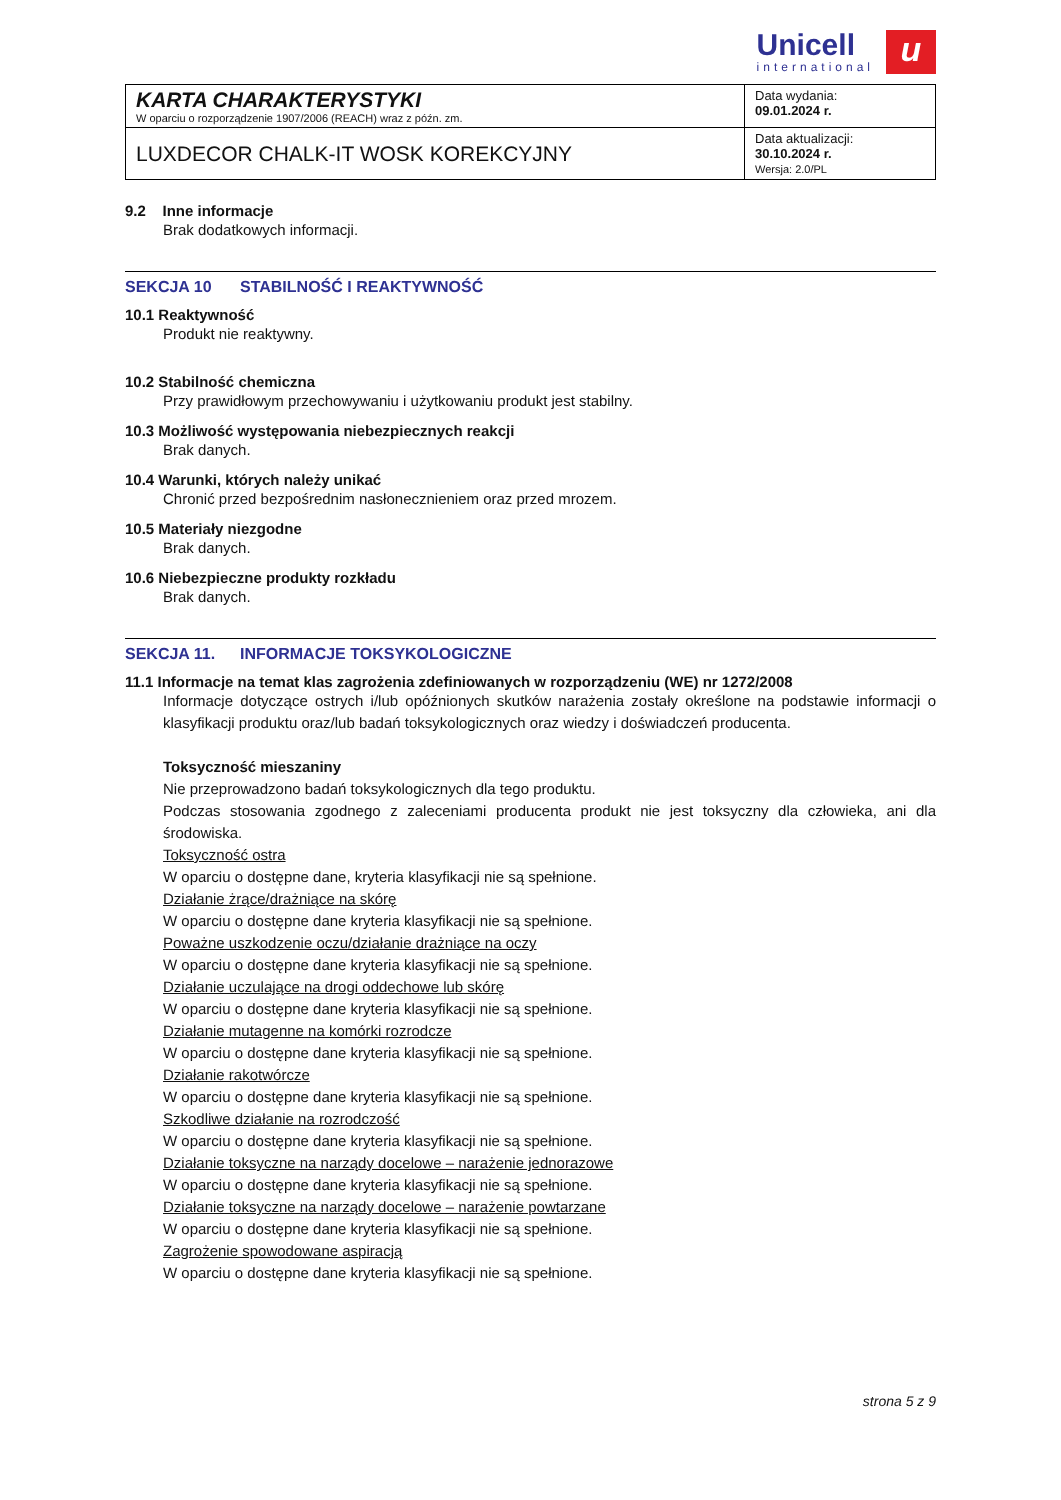Unicell international
u
| KARTA CHARAKTERYSTYKI W oparciu o rozporządzenie 1907/2006 (REACH) wraz z późn. zm. | Data wydania: 09.01.2024 r. |
| LUXDECOR CHALK-IT WOSK KOREKCYJNY | Data aktualizacji: 30.10.2024 r. Wersja: 2.0/PL |
9.2 Inne informacje
Brak dodatkowych informacji.
SEKCJA 10 STABILNOŚĆ I REAKTYWNOŚĆ
10.1 Reaktywność
Produkt nie reaktywny.
10.2 Stabilność chemiczna
Przy prawidłowym przechowywaniu i użytkowaniu produkt jest stabilny.
10.3 Możliwość występowania niebezpiecznych reakcji
Brak danych.
10.4 Warunki, których należy unikać
Chronić przed bezpośrednim nasłonecznieniem oraz przed mrozem.
10.5 Materiały niezgodne
Brak danych.
10.6 Niebezpieczne produkty rozkładu
Brak danych.
SEKCJA 11. INFORMACJE TOKSYKOLOGICZNE
11.1 Informacje na temat klas zagrożenia zdefiniowanych w rozporządzeniu (WE) nr 1272/2008
Informacje dotyczące ostrych i/lub opóźnionych skutków narażenia zostały określone na podstawie informacji o klasyfikacji produktu oraz/lub badań toksykologicznych oraz wiedzy i doświadczeń producenta.
Toksyczność mieszaniny
Nie przeprowadzono badań toksykologicznych dla tego produktu.
Podczas stosowania zgodnego z zaleceniami producenta produkt nie jest toksyczny dla człowieka, ani dla środowiska.
Toksyczność ostra
W oparciu o dostępne dane, kryteria klasyfikacji nie są spełnione.
Działanie żrące/drażniące na skórę
W oparciu o dostępne dane kryteria klasyfikacji nie są spełnione.
Poważne uszkodzenie oczu/działanie drażniące na oczy
W oparciu o dostępne dane kryteria klasyfikacji nie są spełnione.
Działanie uczulające na drogi oddechowe lub skórę
W oparciu o dostępne dane kryteria klasyfikacji nie są spełnione.
Działanie mutagenne na komórki rozrodcze
W oparciu o dostępne dane kryteria klasyfikacji nie są spełnione.
Działanie rakotwórcze
W oparciu o dostępne dane kryteria klasyfikacji nie są spełnione.
Szkodliwe działanie na rozrodczość
W oparciu o dostępne dane kryteria klasyfikacji nie są spełnione.
Działanie toksyczne na narządy docelowe – narażenie jednorazowe
W oparciu o dostępne dane kryteria klasyfikacji nie są spełnione.
Działanie toksyczne na narządy docelowe – narażenie powtarzane
W oparciu o dostępne dane kryteria klasyfikacji nie są spełnione.
Zagrożenie spowodowane aspiracją
W oparciu o dostępne dane kryteria klasyfikacji nie są spełnione.
strona 5 z 9